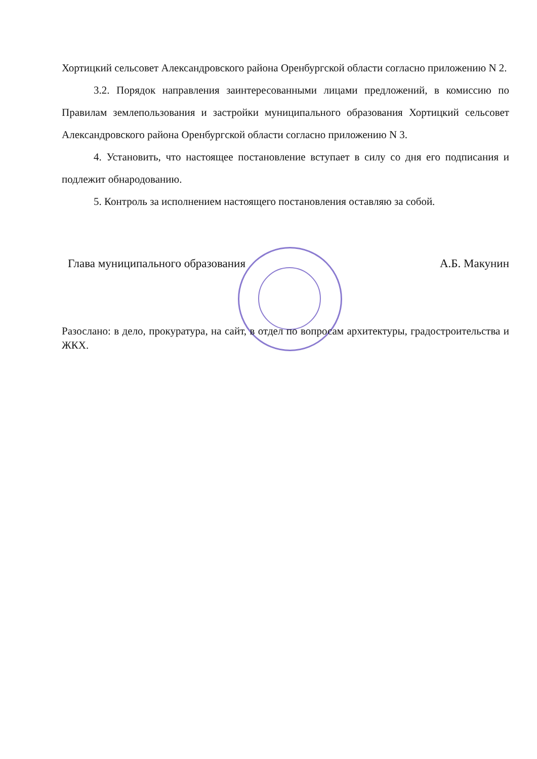Хортицкий сельсовет Александровского района Оренбургской области согласно приложению N 2.
3.2. Порядок направления заинтересованными лицами предложений, в комиссию по Правилам землепользования и застройки муниципального образования Хортицкий сельсовет Александровского района Оренбургской области согласно приложению N 3.
4. Установить, что настоящее постановление вступает в силу со дня его подписания и подлежит обнародованию.
5. Контроль за исполнением настоящего постановления оставляю за собой.
Глава муниципального образования А.Б. Макунин
Разослано: в дело, прокуратура, на сайт, в отдел по вопросам архитектуры, градостроительства и ЖКХ.